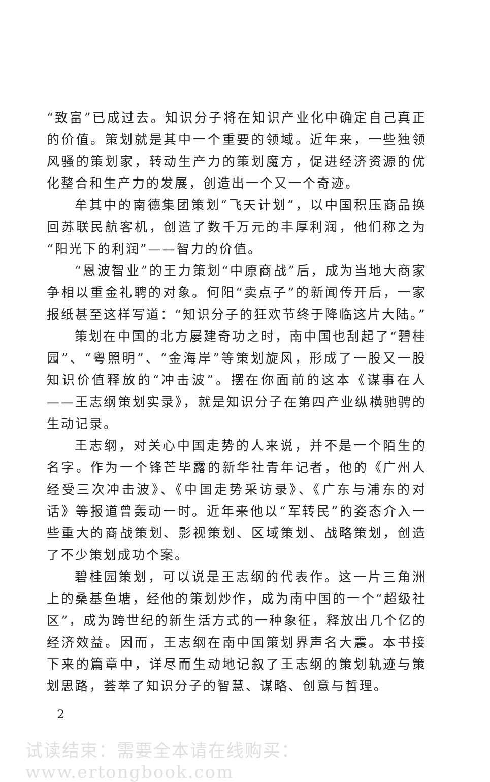“致富”已成过去。知识分子将在知识产业化中确定自己真正的价值。策划就是其中一个重要的领域。近年来，一些独领风骚的策划家，转动生产力的策划魔方，促进经济资源的优化整合和生产力的发展，创造出一个又一个奇迹。
牟其中的南德集团策划“飞天计划”，以中国积压商品换回苏联民航客机，创造了数千万元的丰厚利润，他们称之为“阳光下的利润”——智力的价值。
“恩波智业”的王力策划“中原商战”后，成为当地大商家争相以重金礼聘的对象。何阳“卖点子”的新闻传开后，一家报纸甚至这样写道：“知识分子的狂欢节终于降临这片大陆。”
策划在中国的北方屡建奇功之时，南中国也刮起了“碧桂园”、“粤照明”、“金海岸”等策划旋风，形成了一股又一股知识价值释放的“冲击波”。摆在你面前的这本《谋事在人——王志纲策划实录》，就是知识分子在第四产业纵横驰骋的生动记录。
王志纲，对关心中国走势的人来说，并不是一个陌生的名字。作为一个锋芒毕露的新华社青年记者，他的《广州人经受三次冲击波》、《中国走势采访录》、《广东与浦东的对话》等报道曾轰动一时。近年来他以“军转民”的姿态介入一些重大的商战策划、影视策划、区域策划、战略策划，创造了不少策划成功个案。
碧桂园策划，可以说是王志纲的代表作。这一片三角洲上的桑基鱼塘，经他的策划炒作，成为南中国的一个“超级社区”，成为跨世纪的新生活方式的一种象征，释放出几个亿的经济效益。因而，王志纲在南中国策划界声名大震。本书接下来的篇章中，详尽而生动地记叙了王志纲的策划轨迹与策划思路，荟萃了知识分子的智慧、谋略、创意与哲理。
2
试读结束：需要全本请在线购买： www.ertongbook.com